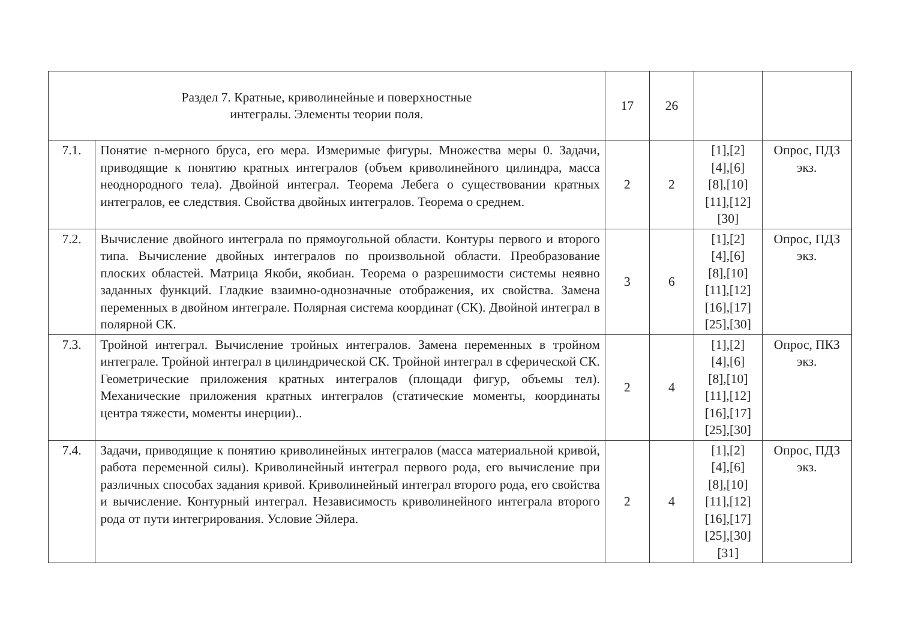| Раздел 7. Кратные, криволинейные и поверхностные интегралы. Элементы теории поля. | | 17 | 26 | | |
| 7.1. | Понятие n-мерного бруса, его мера. Измеримые фигуры. Множества меры 0. Задачи, приводящие к понятию кратных интегралов (объем криволинейного цилиндра, масса неоднородного тела). Двойной интеграл. Теорема Лебега о существовании кратных интегралов, ее следствия. Свойства двойных интегралов. Теорема о среднем. | 2 | 2 | [1],[2] [4],[6] [8],[10] [11],[12] [30] | Опрос, ПДЗ экз. |
| 7.2. | Вычисление двойного интеграла по прямоугольной области. Контуры первого и второго типа. Вычисление двойных интегралов по произвольной области. Преобразование плоских областей. Матрица Якоби, якобиан. Теорема о разрешимости системы неявно заданных функций. Гладкие взаимно-однозначные отображения, их свойства. Замена переменных в двойном интеграле. Полярная система координат (СК). Двойной интеграл в полярной СК. | 3 | 6 | [1],[2] [4],[6] [8],[10] [11],[12] [16],[17] [25],[30] | Опрос, ПДЗ экз. |
| 7.3. | Тройной интеграл. Вычисление тройных интегралов. Замена переменных в тройном интеграле. Тройной интеграл в цилиндрической СК. Тройной интеграл в сферической СК. Геометрические приложения кратных интегралов (площади фигур, объемы тел). Механические приложения кратных интегралов (статические моменты, координаты центра тяжести, моменты инерции).. | 2 | 4 | [1],[2] [4],[6] [8],[10] [11],[12] [16],[17] [25],[30] | Опрос, ПКЗ экз. |
| 7.4. | Задачи, приводящие к понятию криволинейных интегралов (масса материальной кривой, работа переменной силы). Криволинейный интеграл первого рода, его вычисление при различных способах задания кривой. Криволинейный интеграл второго рода, его свойства и вычисление. Контурный интеграл. Независимость криволинейного интеграла второго рода от пути интегрирования. Условие Эйлера. | 2 | 4 | [1],[2] [4],[6] [8],[10] [11],[12] [16],[17] [25],[30] [31] | Опрос, ПДЗ экз. |